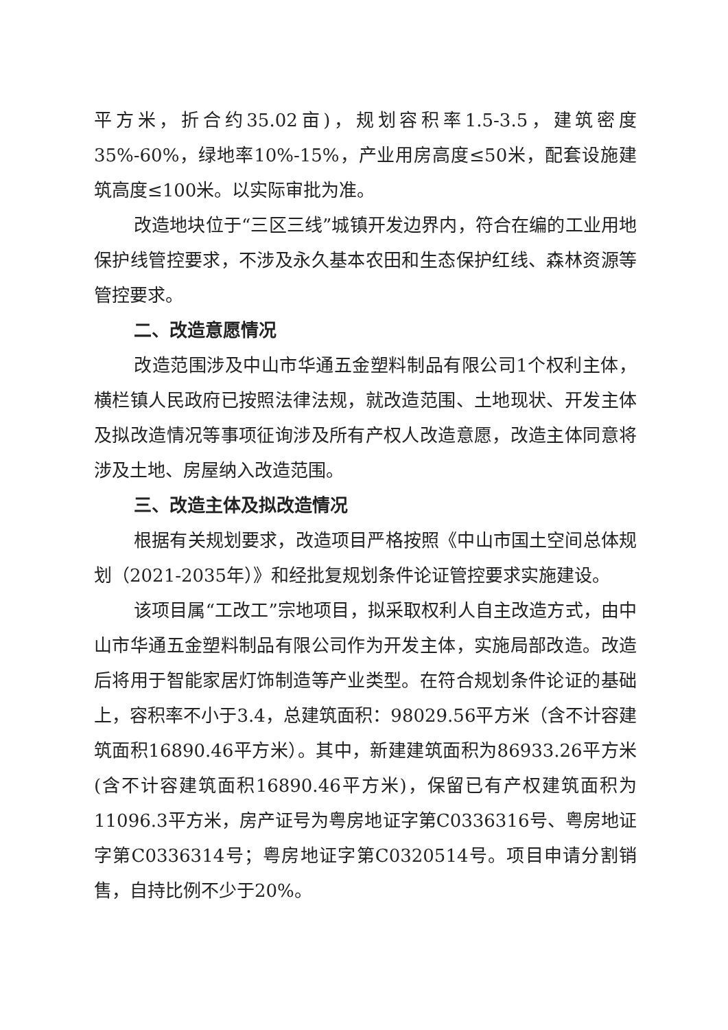平方米，折合约35.02亩)，规划容积率1.5-3.5，建筑密度35%-60%，绿地率10%-15%，产业用房高度≤50米，配套设施建筑高度≤100米。以实际审批为准。
改造地块位于“三区三线”城镇开发边界内，符合在编的工业用地保护线管控要求，不涉及永久基本农田和生态保护红线、森林资源等管控要求。
二、改造意愿情况
改造范围涉及中山市华通五金塑料制品有限公司1个权利主体，横栏镇人民政府已按照法律法规，就改造范围、土地现状、开发主体及拟改造情况等事项征询涉及所有产权人改造意愿，改造主体同意将涉及土地、房屋纳入改造范围。
三、改造主体及拟改造情况
根据有关规划要求，改造项目严格按照《中山市国土空间总体规划（2021-2035年）》和经批复规划条件论证管控要求实施建设。
该项目属“工改工”宗地项目，拟采取权利人自主改造方式，由中山市华通五金塑料制品有限公司作为开发主体，实施局部改造。改造后将用于智能家居灯饰制造等产业类型。在符合规划条件论证的基础上，容积率不小于3.4，总建筑面积：98029.56平方米（含不计容建筑面积16890.46平方米）。其中，新建建筑面积为86933.26平方米(含不计容建筑面积16890.46平方米)，保留已有产权建筑面积为11096.3平方米，房产证号为粤房地证字第C0336316号、粤房地证字第C0336314号；粤房地证字第C0320514号。项目申请分割销售，自持比例不少于20%。